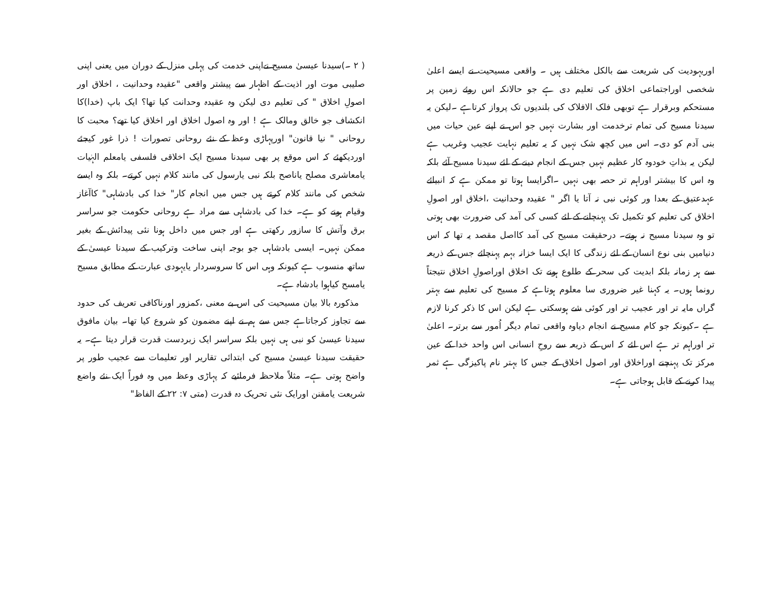اوریہودیت کی شریعت سے بالکل مختلف ہیں ۔ واقعی مسیحیت نے ایسے اعلیٰ شخصی اوراجتماعی اخلاق کی تعلیم دی ہے جو حالانکہ اس روئے زمین پر مستحکم وبرقرار ہے توبھی فلک الافلاک کی بلندیوں تک پرواز کرتاہے ۔لیکن یہ سیدنا مسیح کی تمام ترخدمت اور بشارت نہیں جو اس نے اپنے عین حیات میں بنی آدم کو دی۔ اس میں کچھ شک نہیں کہ یہ تعلیم نہایت عجیب وغریب ہے لیکن یہ بذاتِ خودوہ کار عظیم نہیں جس کے انجام دینے کے لئے سیدنا مسیح آئے بلکہ وہ اس کا بیشتر اوراہم تر حصہ بھی نہیں ۔اگرایسا ہوتا تو ممکن ہے کہ انبیائے عہدعتیق کے بعدا ور کوئی نبی نہ آتا یا اگر " عقیدہ وحدانیت ،اخلاق اور اصولِ اخلاق کی تعلیم کو تکمیل تک پہنچانے کے لئے کسی کی آمد کی ضرورت بھی ہوتی تو وہ سیدنا مسیح نہ ہوتے۔ درحقیقت مسیح کی آمد کااصل مقصد یہ تھا کہ اس دنیامیں بنی نوع انسان کے لئے زندگی کا ایک ایسا خزانہ بہم پہنچائے جس کے ذریعہ سے ہر زمانہ بلکہ ابدیت کی سحر کے طلوع ہونے تک اخلاق اوراصولِ اخلاق نتیجتاً رونما ہوں۔ یہ کہنا غیر ضروری سا معلوم ہوتاہے کہ مسیح کی تعلیم سے بہتر گراں مایہ تر اور عجیب تر اور کوئی شے ہوسکتی ہے لیکن اس کا ذکر کرنا لازم ہے ۔کیونکہ جو کام مسیح نے انجام دیاوہ واقعی تمام دیگر اُمور سے برتر۔ اعلیٰ تر اوراہم تر ہے اس لئے کہ اس کے ذریعہ سے روحِ انسانی اس واحد خدا کے عین مرکز تک پہنچنے اوراخلاق اور اصول اخلاق کے جس کا بہتر نام پاکیزگی ہے ثمر پیدا کرنے کے قابل ہوجاتی ہے۔
( ۲ ۔)سیدنا عیسیٰ مسیح نےاپنی خدمت کی پہلی منزل کے دوران میں یعنی اپنی صلیبی موت اور اذیت کے اظہار سے پیشتر واقعی "عقیدہ وحدانیت ، اخلاق اور اصولِ اخلاق " کی تعلیم دی لیکن وہ عقیدہ وحدانت کیا تھا؟ ایک باپ (خدا)کا انکشاف جو خالق ومالک ہے ! اور وہ اصول اخلاق اور اخلاق کیا تھے؟ محبت کا روحانی " نیا قانون" اورپہاڑی وعظ کے نئے روحانی تصورات ! ذرا غور کیجئے اوردیکھئے کہ اس موقع پر بھی سیدنا مسیح ایک اخلاقی فلسفی یامعلم الہٰیات یامعاشری مصلح یاناصح بلکہ نبی یارسول کی مانند کلام نہیں کرتے۔ بلکہ وہ ایسے شخص کی مانند کلام کرتے ہیں جس میں انجام کار" خدا کی بادشاہی" کاآغاز وقیام ہونے کو ہے۔ خدا کی بادشاہی سے مراد ہے روحانی حکومت جو سراسر برق وآتش کا سازور رکھتی ہے اور جس میں داخل ہونا نئی پیدائش کے بغیر ممکن نہیں۔ ایسی بادشاہی جو بوجہ اپنی ساخت وترکیب کے سیدنا عیسیٰ کے ساتھ منسوب ہے کیونکہ وہی اس کا سروسردار یایہودی عبارت کے مطابق مسیح یامسح کیاہوا بادشاہ ہے۔
مذکورہ بالا بیان مسیحیت کی اس بے معنی ،کمزور اورناکافی تعریف کی حدود سے تجاوز کرجاتاہے جس سے ہم نے اپنے مضمون کو شروع کیا تھا۔ بیان مافوق سیدنا عیسیٰ کو نبی ہی نہیں بلکہ سراسر ایک زبردست قدرت قرار دیتا ہے۔ یہ حقیقت سیدنا عیسیٰ مسیح کی ابتدائی تقاریر اور تعلیمات سے عجیب طور پر واضح ہوتی ہے۔ مثلاً ملاحظہ فرمائیے کہ پہاڑی وعظ میں وہ فوراً ایک نئے واضع شریعت یامقنن اورایک نئی تحریک دہ قدرت (متی ۷: ۲۲ کے الفاظ"